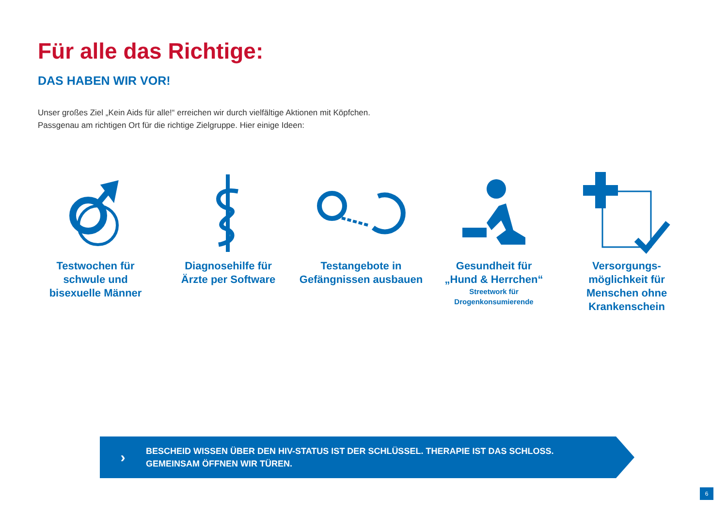Für alle das Richtige:
DAS HABEN WIR VOR!
Unser großes Ziel „Kein Aids für alle!“ erreichen wir durch vielfältige Aktionen mit Köpfchen.
Passgenau am richtigen Ort für die richtige Zielgruppe. Hier einige Ideen:
Testwochen für
schwule und
bisexuelle Männer
Diagnosehilfe für
Ärzte per Software
Testangebote in
Gefängnissen ausbauen
Gesundheit für
„Hund & Herrchen“Streetwork für
Drogenkonsumierende
Versorgungs-
möglichkeit für
Menschen ohne
Krankenschein
›
BESCHEID WISSEN ÜBER DEN HIV-STATUS IST DER SCHLÜSSEL. THERAPIE IST DAS SCHLOSS.
GEMEINSAM ÖFFNEN WIR TÜREN.
6